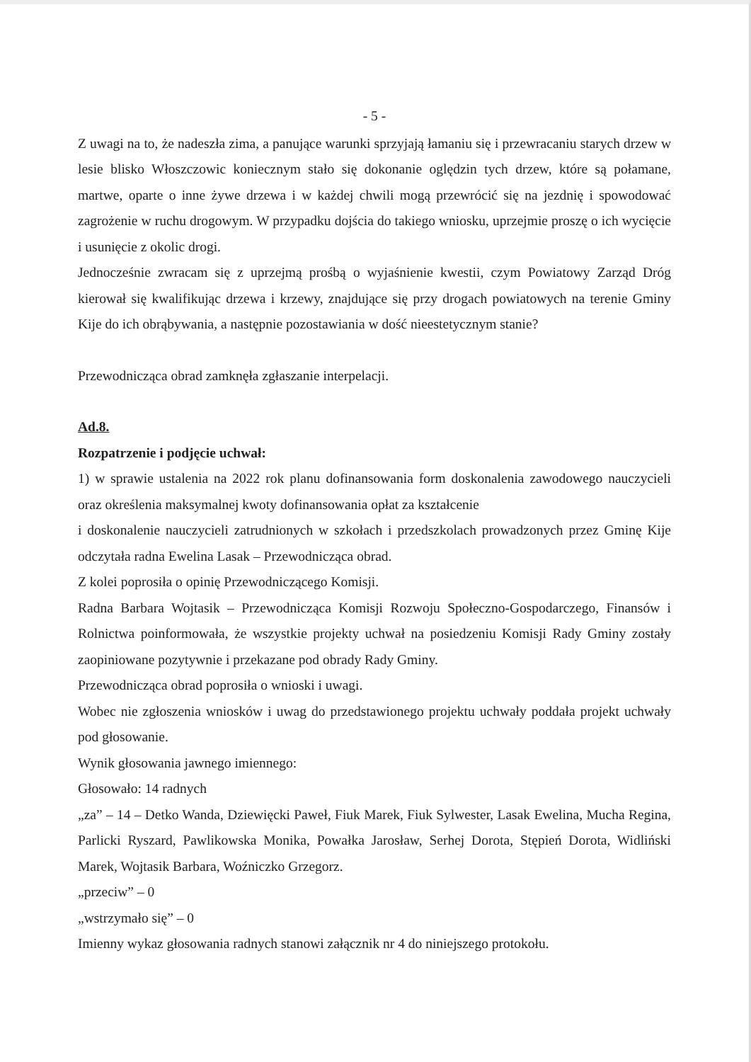- 5 -
Z uwagi na to, że nadeszła zima, a panujące warunki sprzyjają łamaniu się i przewracaniu starych drzew w lesie blisko Włoszczowic koniecznym stało się dokonanie oględzin tych drzew, które są połamane, martwe, oparte o inne żywe drzewa i w każdej chwili mogą przewrócić się na jezdnię i spowodować zagrożenie w ruchu drogowym. W przypadku dojścia do takiego wniosku, uprzejmie proszę o ich wycięcie i usunięcie z okolic drogi.
Jednocześnie zwracam się z uprzejmą prośbą o wyjaśnienie kwestii, czym Powiatowy Zarząd Dróg kierował się kwalifikując drzewa i krzewy, znajdujące się przy drogach powiatowych na terenie Gminy Kije do ich obrąbywania, a następnie pozostawiania w dość nieestetycznym stanie?
Przewodnicząca obrad zamknęła zgłaszanie interpelacji.
Ad.8.
Rozpatrzenie i podjęcie uchwał:
1) w sprawie ustalenia na 2022 rok planu dofinansowania form doskonalenia zawodowego nauczycieli oraz określenia maksymalnej kwoty dofinansowania opłat za kształcenie
i doskonalenie nauczycieli zatrudnionych w szkołach i przedszkolach prowadzonych przez Gminę Kije odczytała radna Ewelina Lasak – Przewodnicząca obrad.
Z kolei poprosiła o opinię Przewodniczącego Komisji.
Radna Barbara Wojtasik – Przewodnicząca Komisji Rozwoju Społeczno-Gospodarczego, Finansów i Rolnictwa poinformowała, że wszystkie projekty uchwał na posiedzeniu Komisji Rady Gminy zostały zaopiniowane pozytywnie i przekazane pod obrady Rady Gminy.
Przewodnicząca obrad poprosiła o wnioski i uwagi.
Wobec nie zgłoszenia wniosków i uwag do przedstawionego projektu uchwały poddała projekt uchwały pod głosowanie.
Wynik głosowania jawnego imiennego:
Głosowało: 14 radnych
„za” – 14 – Detko Wanda, Dziewięcki Paweł, Fiuk Marek, Fiuk Sylwester, Lasak Ewelina, Mucha Regina, Parlicki Ryszard, Pawlikowska Monika, Powałka Jarosław, Serhej Dorota, Stępień Dorota, Widliński Marek, Wojtasik Barbara, Woźniczko Grzegorz.
„przeciw” – 0
„wstrzymało się” – 0
Imienny wykaz głosowania radnych stanowi załącznik nr 4 do niniejszego protokołu.